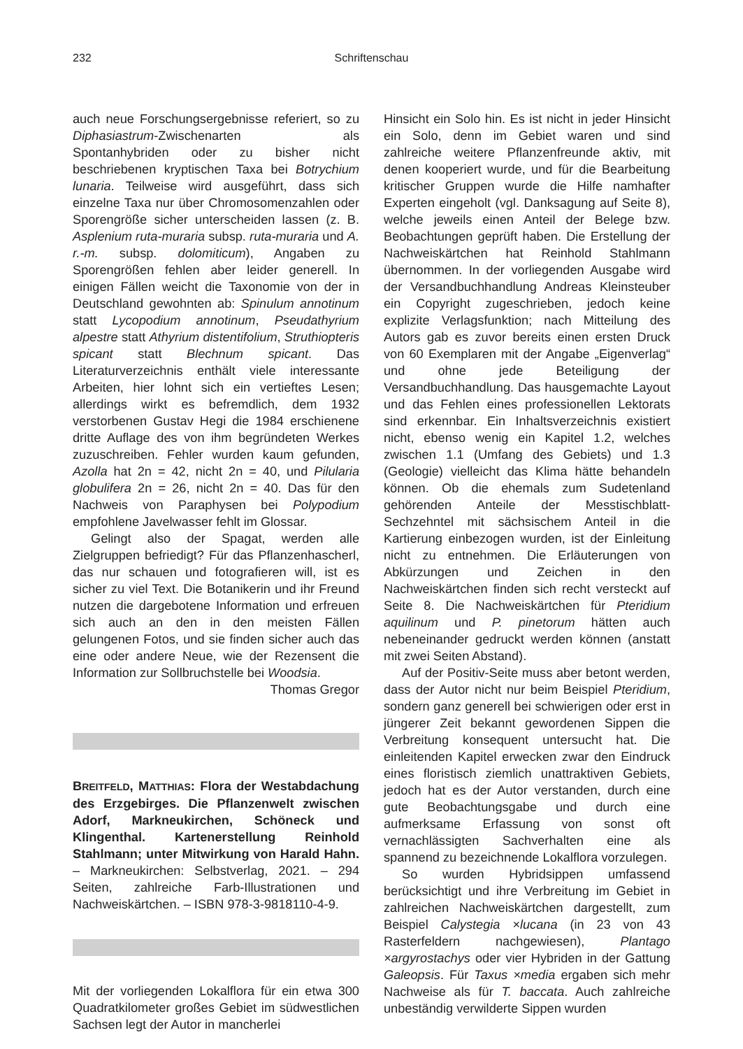232
Schriftenschau
auch neue Forschungsergebnisse referiert, so zu Diphasiastrum-Zwischenarten als Spontanhybriden oder zu bisher nicht beschriebenen kryptischen Taxa bei Botrychium lunaria. Teilweise wird ausgeführt, dass sich einzelne Taxa nur über Chromosomenzahlen oder Sporengröße sicher unterscheiden lassen (z. B. Asplenium ruta-muraria subsp. ruta-muraria und A. r.-m. subsp. dolomiticum), Angaben zu Sporengrößen fehlen aber leider generell. In einigen Fällen weicht die Taxonomie von der in Deutschland gewohnten ab: Spinulum annotinum statt Lycopodium annotinum, Pseudathyrium alpestre statt Athyrium distentifolium, Struthiopteris spicant statt Blechnum spicant. Das Literaturverzeichnis enthält viele interessante Arbeiten, hier lohnt sich ein vertieftes Lesen; allerdings wirkt es befremdlich, dem 1932 verstorbenen Gustav Hegi die 1984 erschienene dritte Auflage des von ihm begründeten Werkes zuzuschreiben. Fehler wurden kaum gefunden, Azolla hat 2n = 42, nicht 2n = 40, und Pilularia globulifera 2n = 26, nicht 2n = 40. Das für den Nachweis von Paraphysen bei Polypodium empfohlene Javelwasser fehlt im Glossar.
Gelingt also der Spagat, werden alle Zielgruppen befriedigt? Für das Pflanzenhascherl, das nur schauen und fotografieren will, ist es sicher zu viel Text. Die Botanikerin und ihr Freund nutzen die dargebotene Information und erfreuen sich auch an den in den meisten Fällen gelungenen Fotos, und sie finden sicher auch das eine oder andere Neue, wie der Rezensent die Information zur Sollbruchstelle bei Woodsia.
Thomas Gregor
BREITFELD, MATTHIAS: Flora der Westabdachung des Erzgebirges. Die Pflanzenwelt zwischen Adorf, Markneukirchen, Schöneck und Klingenthal. Kartenerstellung Reinhold Stahlmann; unter Mitwirkung von Harald Hahn. – Markneukirchen: Selbstverlag, 2021. – 294 Seiten, zahlreiche Farb-Illustrationen und Nachweiskärtchen. – ISBN 978-3-9818110-4-9.
Mit der vorliegenden Lokalflora für ein etwa 300 Quadratkilometer großes Gebiet im südwestlichen Sachsen legt der Autor in mancherlei
Hinsicht ein Solo hin. Es ist nicht in jeder Hinsicht ein Solo, denn im Gebiet waren und sind zahlreiche weitere Pflanzenfreunde aktiv, mit denen kooperiert wurde, und für die Bearbeitung kritischer Gruppen wurde die Hilfe namhafter Experten eingeholt (vgl. Danksagung auf Seite 8), welche jeweils einen Anteil der Belege bzw. Beobachtungen geprüft haben. Die Erstellung der Nachweiskärtchen hat Reinhold Stahlmann übernommen. In der vorliegenden Ausgabe wird der Versandbuchhandlung Andreas Kleinsteuber ein Copyright zugeschrieben, jedoch keine explizite Verlagsfunktion; nach Mitteilung des Autors gab es zuvor bereits einen ersten Druck von 60 Exemplaren mit der Angabe „Eigenverlag“ und ohne jede Beteiligung der Versandbuchhandlung. Das hausgemachte Layout und das Fehlen eines professionellen Lektorats sind erkennbar. Ein Inhaltsverzeichnis existiert nicht, ebenso wenig ein Kapitel 1.2, welches zwischen 1.1 (Umfang des Gebiets) und 1.3 (Geologie) vielleicht das Klima hätte behandeln können. Ob die ehemals zum Sudetenland gehörenden Anteile der Messtischblatt-Sechzehntel mit sächsischem Anteil in die Kartierung einbezogen wurden, ist der Einleitung nicht zu entnehmen. Die Erläuterungen von Abkürzungen und Zeichen in den Nachweiskärtchen finden sich recht versteckt auf Seite 8. Die Nachweiskärtchen für Pteridium aquilinum und P. pinetorum hätten auch nebeneinander gedruckt werden können (anstatt mit zwei Seiten Abstand).
Auf der Positiv-Seite muss aber betont werden, dass der Autor nicht nur beim Beispiel Pteridium, sondern ganz generell bei schwierigen oder erst in jüngerer Zeit bekannt gewordenen Sippen die Verbreitung konsequent untersucht hat. Die einleitenden Kapitel erwecken zwar den Eindruck eines floristisch ziemlich unattraktiven Gebiets, jedoch hat es der Autor verstanden, durch eine gute Beobachtungsgabe und durch eine aufmerksame Erfassung von sonst oft vernachlässigten Sachverhalten eine als spannend zu bezeichnende Lokalflora vorzulegen.
So wurden Hybridsippen umfassend berücksichtigt und ihre Verbreitung im Gebiet in zahlreichen Nachweiskärtchen dargestellt, zum Beispiel Calystegia ×lucana (in 23 von 43 Rasterfeldern nachgewiesen), Plantago ×argyrostachys oder vier Hybriden in der Gattung Galeopsis. Für Taxus ×media ergaben sich mehr Nachweise als für T. baccata. Auch zahlreiche unbeständig verwilderte Sippen wurden